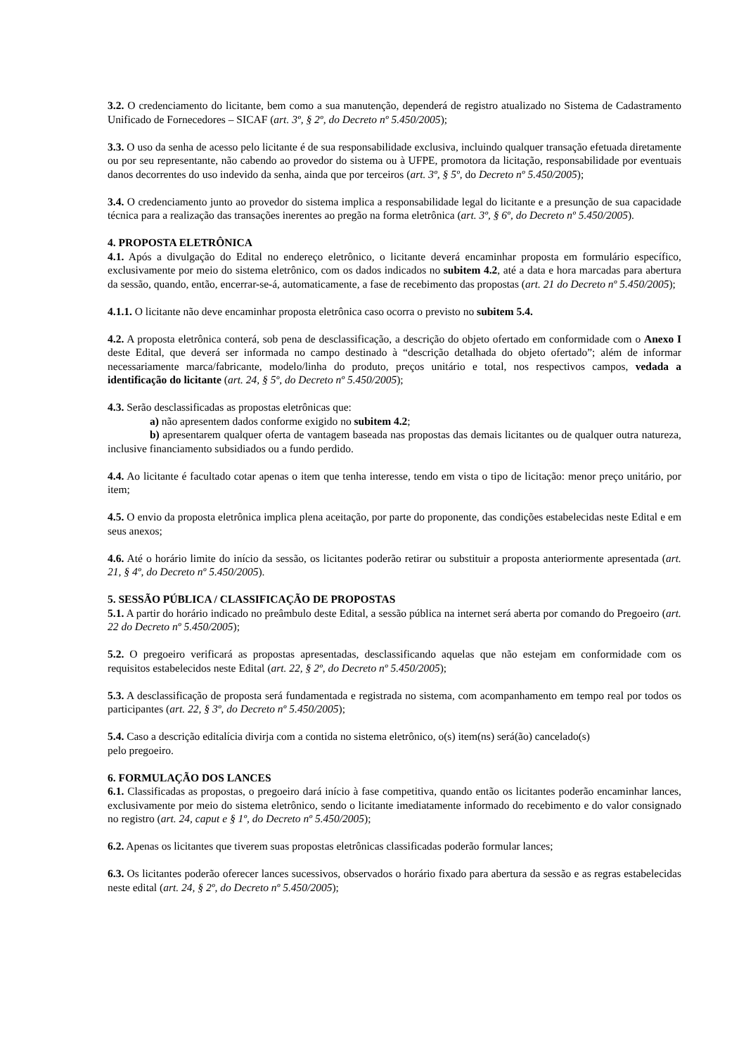3.2. O credenciamento do licitante, bem como a sua manutenção, dependerá de registro atualizado no Sistema de Cadastramento Unificado de Fornecedores – SICAF (art. 3º, § 2º, do Decreto nº 5.450/2005);
3.3. O uso da senha de acesso pelo licitante é de sua responsabilidade exclusiva, incluindo qualquer transação efetuada diretamente ou por seu representante, não cabendo ao provedor do sistema ou à UFPE, promotora da licitação, responsabilidade por eventuais danos decorrentes do uso indevido da senha, ainda que por terceiros (art. 3º, § 5º, do Decreto nº 5.450/2005);
3.4. O credenciamento junto ao provedor do sistema implica a responsabilidade legal do licitante e a presunção de sua capacidade técnica para a realização das transações inerentes ao pregão na forma eletrônica (art. 3º, § 6º, do Decreto nº 5.450/2005).
4. PROPOSTA ELETRÔNICA
4.1. Após a divulgação do Edital no endereço eletrônico, o licitante deverá encaminhar proposta em formulário específico, exclusivamente por meio do sistema eletrônico, com os dados indicados no subitem 4.2, até a data e hora marcadas para abertura da sessão, quando, então, encerrar-se-á, automaticamente, a fase de recebimento das propostas (art. 21 do Decreto nº 5.450/2005);
4.1.1. O licitante não deve encaminhar proposta eletrônica caso ocorra o previsto no subitem 5.4.
4.2. A proposta eletrônica conterá, sob pena de desclassificação, a descrição do objeto ofertado em conformidade com o Anexo I deste Edital, que deverá ser informada no campo destinado à “descrição detalhada do objeto ofertado”; além de informar necessariamente marca/fabricante, modelo/linha do produto, preços unitário e total, nos respectivos campos, vedada a identificação do licitante (art. 24, § 5º, do Decreto nº 5.450/2005);
4.3. Serão desclassificadas as propostas eletrônicas que:
a) não apresentem dados conforme exigido no subitem 4.2;
b) apresentarem qualquer oferta de vantagem baseada nas propostas das demais licitantes ou de qualquer outra natureza, inclusive financiamento subsidiados ou a fundo perdido.
4.4. Ao licitante é facultado cotar apenas o item que tenha interesse, tendo em vista o tipo de licitação: menor preço unitário, por item;
4.5. O envio da proposta eletrônica implica plena aceitação, por parte do proponente, das condições estabelecidas neste Edital e em seus anexos;
4.6. Até o horário limite do início da sessão, os licitantes poderão retirar ou substituir a proposta anteriormente apresentada (art. 21, § 4º, do Decreto nº 5.450/2005).
5. SESSÃO PÚBLICA / CLASSIFICAÇÃO DE PROPOSTAS
5.1. A partir do horário indicado no preâmbulo deste Edital, a sessão pública na internet será aberta por comando do Pregoeiro (art. 22 do Decreto nº 5.450/2005);
5.2. O pregoeiro verificará as propostas apresentadas, desclassificando aquelas que não estejam em conformidade com os requisitos estabelecidos neste Edital (art. 22, § 2º, do Decreto nº 5.450/2005);
5.3. A desclassificação de proposta será fundamentada e registrada no sistema, com acompanhamento em tempo real por todos os participantes (art. 22, § 3º, do Decreto nº 5.450/2005);
5.4. Caso a descrição editalícia divirja com a contida no sistema eletrônico, o(s) item(ns) será(ão) cancelado(s)
pelo pregoeiro.
6. FORMULAÇÃO DOS LANCES
6.1. Classificadas as propostas, o pregoeiro dará início à fase competitiva, quando então os licitantes poderão encaminhar lances, exclusivamente por meio do sistema eletrônico, sendo o licitante imediatamente informado do recebimento e do valor consignado no registro (art. 24, caput e § 1º, do Decreto nº 5.450/2005);
6.2. Apenas os licitantes que tiverem suas propostas eletrônicas classificadas poderão formular lances;
6.3. Os licitantes poderão oferecer lances sucessivos, observados o horário fixado para abertura da sessão e as regras estabelecidas neste edital (art. 24, § 2º, do Decreto nº 5.450/2005);